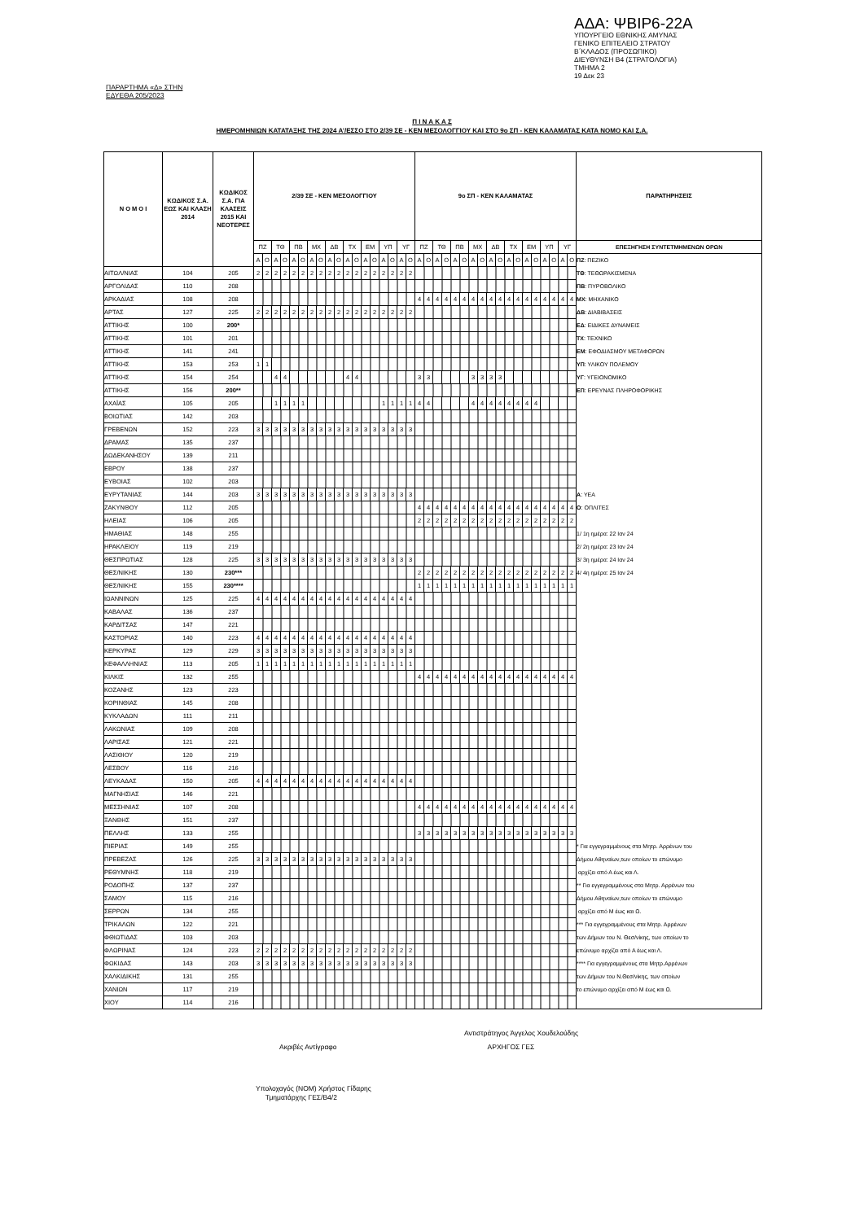ΑΔΑ: ΨΒΙΡ6-22Α
ΥΠΟΥΡΓΕΙΟ ΕΘΝΙΚΗΣ ΑΜΥΝΑΣ
ΓΕΝΙΚΟ ΕΠΙΤΕΛΕΙΟ ΣΤΡΑΤΟΥ
Β΄ΚΛΑΔΟΣ (ΠΡΟΣΩΠΙΚΟ)
ΔΙΕΥΘΥΝΣΗ Β4 (ΣΤΡΑΤΟΛΟΓΙΑ)
ΤΜΗΜΑ 2
19 Δεκ 23
ΠΑΡΑΡΤΗΜΑ «Δ» ΣΤΗΝ
ΕΔΥΕΘΑ 205/2023
Π Ι Ν Α Κ Α Σ
ΗΜΕΡΟΜΗΝΙΩΝ ΚΑΤΑΤΑΞΗΣ ΤΗΣ 2024 Α’/ΕΣΣΟ ΣΤΟ 2/39 ΣΕ - ΚΕΝ ΜΕΣΟΛΟΓΓΙΟΥ ΚΑΙ ΣΤΟ 9ο ΣΠ - ΚΕΝ ΚΑΛΑΜΑΤΑΣ ΚΑΤΑ ΝΟΜΟ ΚΑΙ Σ.Α.
| Ν Ο Μ Ο Ι | ΚΩΔΙΚΟΣ Σ.Α. ΕΩΣ ΚΑΙ ΚΛΑΣΗ 2014 | ΚΩΔΙΚΟΣ Σ.Α. ΓΙΑ ΚΛΑΣΕΙΣ 2015 ΚΑΙ ΝΕΟΤΕΡΕΣ | 2/39 ΣΕ - ΚΕΝ ΜΕΣΟΛΟΓΓΙΟΥ | | | | | | | | | | | | | | | | | | 9ο ΣΠ - ΚΕΝ ΚΑΛΑΜΑΤΑΣ | | | | | | | | | | | | | | | | | | ΠΑΡΑΤΗΡΗΣΕΙΣ |
| --- | --- | --- | --- | --- | --- | --- | --- | --- | --- | --- | --- | --- | --- | --- | --- | --- | --- | --- | --- | --- | --- | --- | --- | --- | --- | --- | --- | --- | --- | --- | --- | --- | --- | --- | --- | --- | --- | --- | --- |
| | | | ΠΖ | | ΤΘ | | ΠΒ | | ΜΧ | | ΔΒ | | ΤΧ | | ΕΜ | | ΥΠ | | ΥΓ | | ΠΖ | | ΤΘ | | ΠΒ | | ΜΧ | | ΔΒ | | ΤΧ | | ΕΜ | | ΥΠ | | ΥΓ | | ΕΠΕΞΗΓΗΣΗ ΣΥΝΤΕΤΜΗΜΕΝΩΝ ΟΡΩΝ |
| | | | Α | Ο | Α | Ο | Α | Ο | Α | Ο | Α | Ο | Α | Ο | Α | Ο | Α | Ο | Α | Ο | Α | Ο | Α | Ο | Α | Ο | Α | Ο | Α | Ο | Α | Ο | Α | Ο | Α | Ο | Α | Ο | ΠΖ : ΠΕΖΙΚΟ |
| ΑΙΤΩΛ/ΝΙΑΣ | 104 | 205 | 2 | 2 | 2 | 2 | 2 | 2 | 2 | 2 | 2 | 2 | 2 | 2 | 2 | 2 | 2 | 2 | 2 | 2 | | | | | | | | | | | | | | | | | | | ΤΘ : ΤΕΘΩΡΑΚΙΣΜΕΝΑ |
| ΑΡΓΟΛΙΔΑΣ | 110 | 208 | | | | | | | | | | | | | | | | | | | | | | | | | | | | | | | | | | | | | ΠΒ : ΠΥΡΟΒΟΛΙΚΟ |
| ΑΡΚΑΔΙΑΣ | 108 | 208 | | | | | | | | | | | | | | | | | | | 4 | 4 | 4 | 4 | 4 | 4 | 4 | 4 | 4 | 4 | 4 | 4 | 4 | 4 | 4 | 4 | 4 | 4 | ΜΧ : ΜΗΧΑΝΙΚΟ |
| ΑΡΤΑΣ | 127 | 225 | 2 | 2 | 2 | 2 | 2 | 2 | 2 | 2 | 2 | 2 | 2 | 2 | 2 | 2 | 2 | 2 | 2 | 2 | | | | | | | | | | | | | | | | | | | ΔΒ : ΔΙΑΒΙΒΑΣΕΙΣ |
| ΑΤΤΙΚΗΣ | 100 | 200* | | | | | | | | | | | | | | | | | | | | | | | | | | | | | | | | | | | | | ΕΔ : ΕΙΔΙΚΕΣ ΔΥΝΑΜΕΙΣ |
| ΑΤΤΙΚΗΣ | 101 | 201 | | | | | | | | | | | | | | | | | | | | | | | | | | | | | | | | | | | | | ΤΧ : ΤΕΧΝΙΚΟ |
| ΑΤΤΙΚΗΣ | 141 | 241 | | | | | | | | | | | | | | | | | | | | | | | | | | | | | | | | | | | | | ΕΜ : ΕΦΟΔΙΑΣΜΟΥ ΜΕΤΑΦΟΡΩΝ |
| ΑΤΤΙΚΗΣ | 153 | 253 | 1 | 1 | | | | | | | | | | | | | | | | | | | | | | | | | | | | | | | | | | | ΥΠ : ΥΛΙΚΟΥ ΠΟΛΕΜΟΥ |
| ΑΤΤΙΚΗΣ | 154 | 254 | | | 4 | 4 | | | | | | | 4 | 4 | | | | | | | 3 | 3 | | | | | 3 | 3 | 3 | 3 | | | | | | | | | ΥΓ : ΥΓΕΙΟΝΟΜΙΚΟ |
| ΑΤΤΙΚΗΣ | 156 | 200** | | | | | | | | | | | | | | | | | | | | | | | | | | | | | | | | | | | | | ΕΠ : ΕΡΕΥΝΑΣ ΠΛΗΡΟΦΟΡΙΚΗΣ |
| ΑΧΑΪΑΣ | 105 | 205 | | | 1 | 1 | 1 | 1 | | | | | | | | | 1 | 1 | 1 | 1 | 4 | 4 | | | | | 4 | 4 | 4 | 4 | 4 | 4 | 4 | 4 | | | | | |
| ΒΟΙΩΤΙΑΣ | 142 | 203 | | | | | | | | | | | | | | | | | | | | | | | | | | | | | | | | | | | | | |
| ΓΡΕΒΕΝΩΝ | 152 | 223 | 3 | 3 | 3 | 3 | 3 | 3 | 3 | 3 | 3 | 3 | 3 | 3 | 3 | 3 | 3 | 3 | 3 | 3 | | | | | | | | | | | | | | | | | | | |
| ΔΡΑΜΑΣ | 135 | 237 | | | | | | | | | | | | | | | | | | | | | | | | | | | | | | | | | | | | | |
| ΔΩΔΕΚΑΝΗΣΟΥ | 139 | 211 | | | | | | | | | | | | | | | | | | | | | | | | | | | | | | | | | | | | | |
| ΕΒΡΟΥ | 138 | 237 | | | | | | | | | | | | | | | | | | | | | | | | | | | | | | | | | | | | | |
| ΕΥΒΟΙΑΣ | 102 | 203 | | | | | | | | | | | | | | | | | | | | | | | | | | | | | | | | | | | | | |
| ΕΥΡΥΤΑΝΙΑΣ | 144 | 203 | 3 | 3 | 3 | 3 | 3 | 3 | 3 | 3 | 3 | 3 | 3 | 3 | 3 | 3 | 3 | 3 | 3 | 3 | | | | | | | | | | | | | | | | | | | Α : ΥΕΑ |
| ΖΑΚΥΝΘΟΥ | 112 | 205 | | | | | | | | | | | | | | | | | | | 4 | 4 | 4 | 4 | 4 | 4 | 4 | 4 | 4 | 4 | 4 | 4 | 4 | 4 | 4 | 4 | 4 | 4 | Ο : ΟΠΛΙΤΕΣ |
| ΗΛΕΙΑΣ | 106 | 205 | | | | | | | | | | | | | | | | | | | 2 | 2 | 2 | 2 | 2 | 2 | 2 | 2 | 2 | 2 | 2 | 2 | 2 | 2 | 2 | 2 | 2 | 2 | |
| ΗΜΑΘΙΑΣ | 148 | 255 | | | | | | | | | | | | | | | | | | | | | | | | | | | | | | | | | | | | | 1/ 1η ημέρα: 22 Ιαν 24 |
| ΗΡΑΚΛΕΙΟΥ | 119 | 219 | | | | | | | | | | | | | | | | | | | | | | | | | | | | | | | | | | | | | 2/ 2η ημέρα: 23 Ιαν 24 |
| ΘΕΣΠΡΩΤΙΑΣ | 128 | 225 | 3 | 3 | 3 | 3 | 3 | 3 | 3 | 3 | 3 | 3 | 3 | 3 | 3 | 3 | 3 | 3 | 3 | 3 | | | | | | | | | | | | | | | | | | | 3/ 3η ημέρα: 24 Ιαν 24 |
| ΘΕΣ/ΝΙΚΗΣ | 130 | 230*** | | | | | | | | | | | | | | | | | | | 2 | 2 | 2 | 2 | 2 | 2 | 2 | 2 | 2 | 2 | 2 | 2 | 2 | 2 | 2 | 2 | 2 | 2 | 4/ 4η ημέρα: 25 Ιαν 24 |
| ΘΕΣ/ΝΙΚΗΣ | 155 | 230**** | | | | | | | | | | | | | | | | | | | 1 | 1 | 1 | 1 | 1 | 1 | 1 | 1 | 1 | 1 | 1 | 1 | 1 | 1 | 1 | 1 | 1 | 1 | |
| ΙΩΑΝΝΙΝΩΝ | 125 | 225 | 4 | 4 | 4 | 4 | 4 | 4 | 4 | 4 | 4 | 4 | 4 | 4 | 4 | 4 | 4 | 4 | 4 | 4 | | | | | | | | | | | | | | | | | | | |
| ΚΑΒΑΛΑΣ | 136 | 237 | | | | | | | | | | | | | | | | | | | | | | | | | | | | | | | | | | | | | |
| ΚΑΡΔΙΤΣΑΣ | 147 | 221 | | | | | | | | | | | | | | | | | | | | | | | | | | | | | | | | | | | | | |
| ΚΑΣΤΟΡΙΑΣ | 140 | 223 | 4 | 4 | 4 | 4 | 4 | 4 | 4 | 4 | 4 | 4 | 4 | 4 | 4 | 4 | 4 | 4 | 4 | 4 | | | | | | | | | | | | | | | | | | | |
| ΚΕΡΚΥΡΑΣ | 129 | 229 | 3 | 3 | 3 | 3 | 3 | 3 | 3 | 3 | 3 | 3 | 3 | 3 | 3 | 3 | 3 | 3 | 3 | 3 | | | | | | | | | | | | | | | | | | | |
| ΚΕΦΑΛΛΗΝΙΑΣ | 113 | 205 | 1 | 1 | 1 | 1 | 1 | 1 | 1 | 1 | 1 | 1 | 1 | 1 | 1 | 1 | 1 | 1 | 1 | 1 | | | | | | | | | | | | | | | | | | | |
| ΚΙΛΚΙΣ | 132 | 255 | | | | | | | | | | | | | | | | | | | 4 | 4 | 4 | 4 | 4 | 4 | 4 | 4 | 4 | 4 | 4 | 4 | 4 | 4 | 4 | 4 | 4 | 4 | |
| ΚΟΖΑΝΗΣ | 123 | 223 | | | | | | | | | | | | | | | | | | | | | | | | | | | | | | | | | | | | | |
| ΚΟΡΙΝΘΙΑΣ | 145 | 208 | | | | | | | | | | | | | | | | | | | | | | | | | | | | | | | | | | | | | |
| ΚΥΚΛΑΔΩΝ | 111 | 211 | | | | | | | | | | | | | | | | | | | | | | | | | | | | | | | | | | | | | |
| ΛΑΚΩΝΙΑΣ | 109 | 208 | | | | | | | | | | | | | | | | | | | | | | | | | | | | | | | | | | | | | |
| ΛΑΡΙΣΑΣ | 121 | 221 | | | | | | | | | | | | | | | | | | | | | | | | | | | | | | | | | | | | | |
| ΛΑΣΙΘΙΟΥ | 120 | 219 | | | | | | | | | | | | | | | | | | | | | | | | | | | | | | | | | | | | | |
| ΛΕΣΒΟΥ | 116 | 216 | | | | | | | | | | | | | | | | | | | | | | | | | | | | | | | | | | | | | |
| ΛΕΥΚΑΔΑΣ | 150 | 205 | 4 | 4 | 4 | 4 | 4 | 4 | 4 | 4 | 4 | 4 | 4 | 4 | 4 | 4 | 4 | 4 | 4 | 4 | | | | | | | | | | | | | | | | | | | |
| ΜΑΓΝΗΣΙΑΣ | 146 | 221 | | | | | | | | | | | | | | | | | | | | | | | | | | | | | | | | | | | | | |
| ΜΕΣΣΗΝΙΑΣ | 107 | 208 | | | | | | | | | | | | | | | | | | | 4 | 4 | 4 | 4 | 4 | 4 | 4 | 4 | 4 | 4 | 4 | 4 | 4 | 4 | 4 | 4 | 4 | 4 | |
| ΞΑΝΘΗΣ | 151 | 237 | | | | | | | | | | | | | | | | | | | | | | | | | | | | | | | | | | | | | |
| ΠΕΛΛΗΣ | 133 | 255 | | | | | | | | | | | | | | | | | | | 3 | 3 | 3 | 3 | 3 | 3 | 3 | 3 | 3 | 3 | 3 | 3 | 3 | 3 | 3 | 3 | 3 | 3 | |
| ΠΙΕΡΙΑΣ | 149 | 255 | | | | | | | | | | | | | | | | | | | | | | | | | | | | | | | | | | | | | * Για εγγεγραμμένους στα Μητρ. Αρρένων του |
| ΠΡΕΒΕΖΑΣ | 126 | 225 | 3 | 3 | 3 | 3 | 3 | 3 | 3 | 3 | 3 | 3 | 3 | 3 | 3 | 3 | 3 | 3 | 3 | 3 | | | | | | | | | | | | | | | | | | | Δήμου Αθηναίων,των οποίων το επώνυμο |
| ΡΕΘΥΜΝΗΣ | 118 | 219 | | | | | | | | | | | | | | | | | | | | | | | | | | | | | | | | | | | | | αρχίζει από Α έως και Λ. |
| ΡΟΔΟΠΗΣ | 137 | 237 | | | | | | | | | | | | | | | | | | | | | | | | | | | | | | | | | | | | | ** Για εγγεγραμμένους στα Μητρ. Αρρένων του |
| ΣΑΜΟΥ | 115 | 216 | | | | | | | | | | | | | | | | | | | | | | | | | | | | | | | | | | | | | Δήμου Αθηναίων,των οποίων το επώνυμο |
| ΣΕΡΡΩΝ | 134 | 255 | | | | | | | | | | | | | | | | | | | | | | | | | | | | | | | | | | | | | αρχίζει από Μ έως και Ω. |
| ΤΡΙΚΑΛΩΝ | 122 | 221 | | | | | | | | | | | | | | | | | | | | | | | | | | | | | | | | | | | | | *** Για εγγεγραμμένους στα Μητρ. Αρρένων |
| ΦΘΙΩΤΙΔΑΣ | 103 | 203 | | | | | | | | | | | | | | | | | | | | | | | | | | | | | | | | | | | | | των Δήμων του Ν. Θεσ/νίκης, των οποίων το |
| ΦΛΩΡΙΝΑΣ | 124 | 223 | 2 | 2 | 2 | 2 | 2 | 2 | 2 | 2 | 2 | 2 | 2 | 2 | 2 | 2 | 2 | 2 | 2 | 2 | | | | | | | | | | | | | | | | | | | επώνυμο αρχίζει από Α έως και Λ. |
| ΦΩΚΙΔΑΣ | 143 | 203 | 3 | 3 | 3 | 3 | 3 | 3 | 3 | 3 | 3 | 3 | 3 | 3 | 3 | 3 | 3 | 3 | 3 | 3 | | | | | | | | | | | | | | | | | | | **** Για εγγεγραμμένους στα Μητρ.Αρρένων |
| ΧΑΛΚΙΔΙΚΗΣ | 131 | 255 | | | | | | | | | | | | | | | | | | | | | | | | | | | | | | | | | | | | | των Δήμων του Ν.Θεσ/νίκης, των οποίων |
| ΧΑΝΙΩΝ | 117 | 219 | | | | | | | | | | | | | | | | | | | | | | | | | | | | | | | | | | | | | το επώνυμο αρχίζει από Μ έως και Ω. |
| ΧΙΟΥ | 114 | 216 | | | | | | | | | | | | | | | | | | | | | | | | | | | | | | | | | | | | | |
Αντιστράτηγος Άγγελος Χουδελούδης
Ακριβές Αντίγραφο ΑΡΧΗΓΟΣ ΓΕΣ
Υπολοχαγός (ΝΟΜ) Χρήστος Γίδαρης
Τμηματάρχης ΓΕΣ/Β4/2